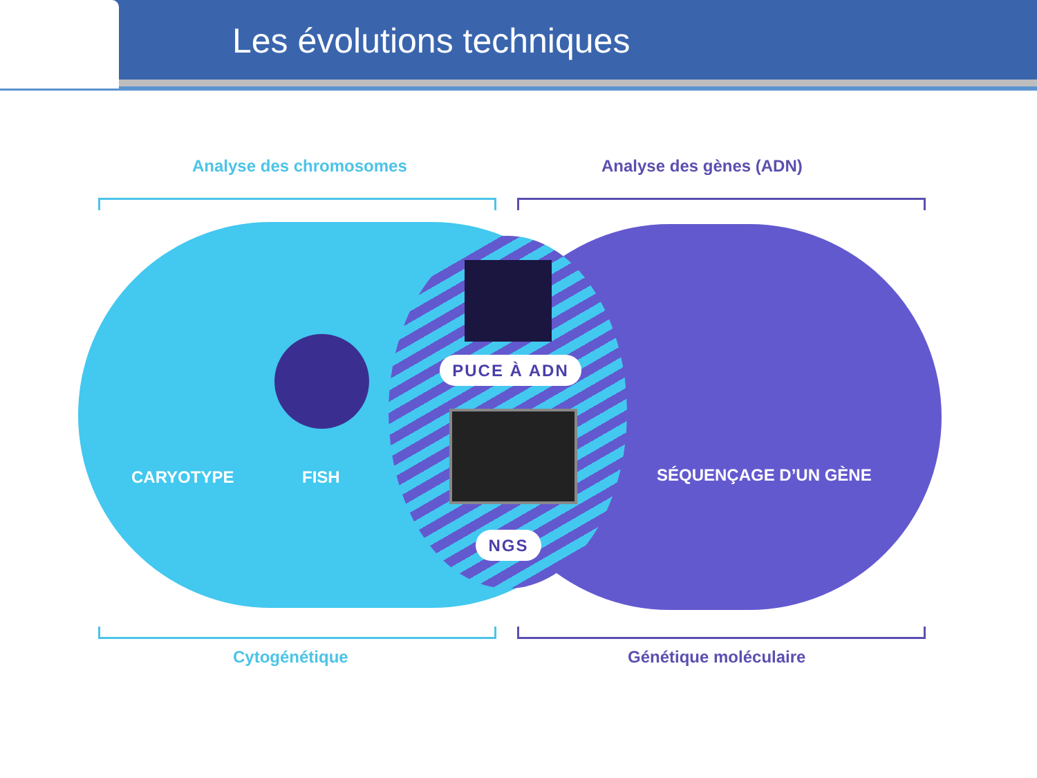Les évolutions techniques
Analyse des chromosomes Analyse des gènes (ADN)
CARYOTYPE FISH
PUCE À ADN
NGS
SÉQUENÇAGE D’UN GÈNE
Cytogénétique Génétique moléculaire